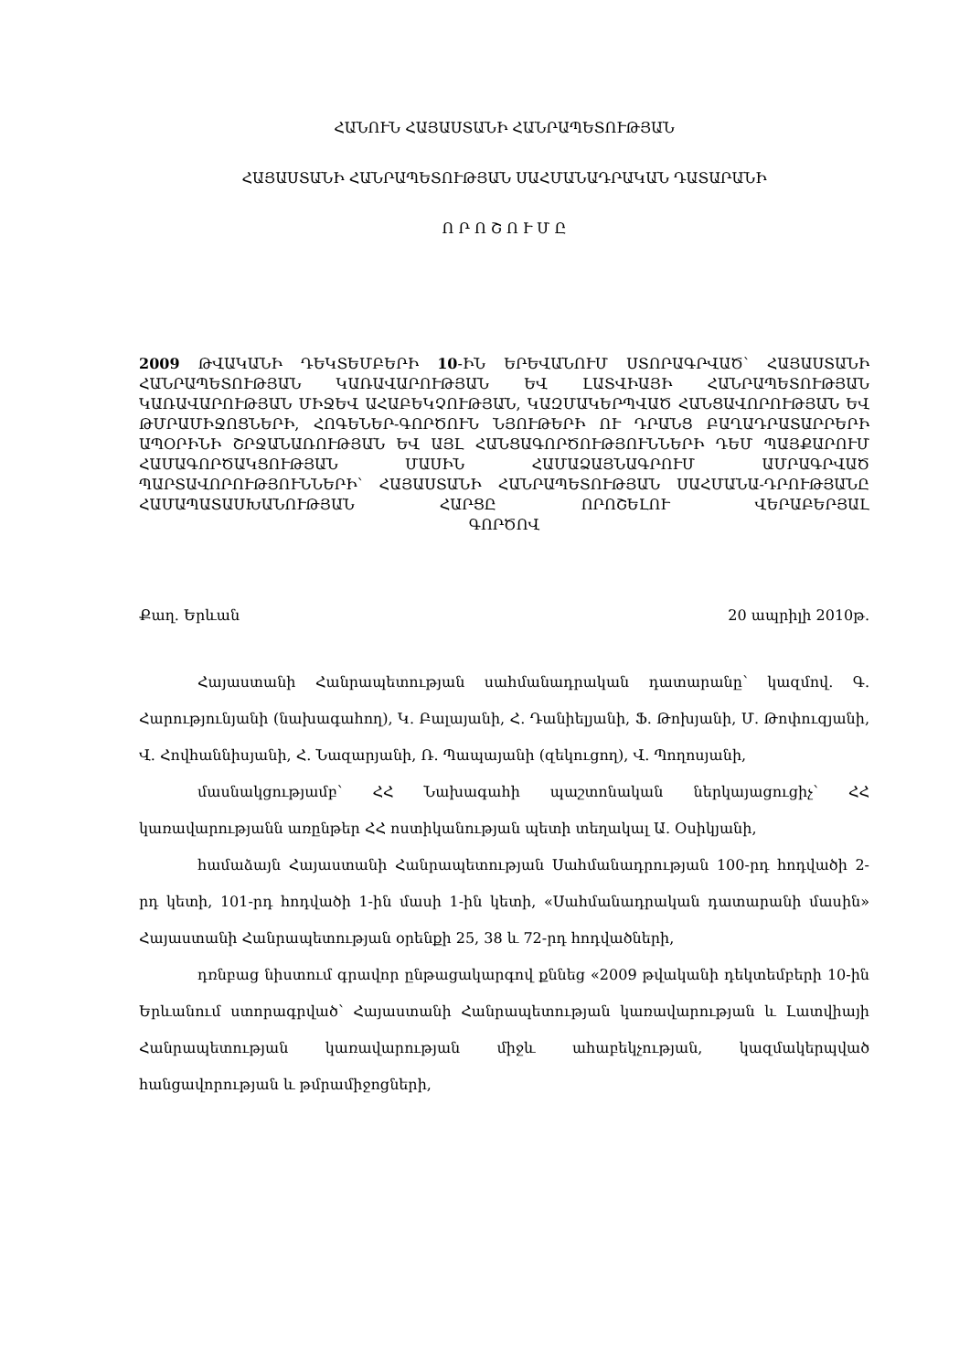ՀԱՆՈՒՆ ՀԱՅԱՍՏԱՆԻ ՀԱՆՐԱՊԵՏՈՒԹՅԱՆ
ՀԱՅԱՍՏԱՆԻ ՀԱՆՐԱՊԵՏՈՒԹՅԱՆ ՍԱՀՄԱՆԱԴՐԱԿԱՆ ԴԱՏԱՐԱՆԻ
Ո Ր Ո Շ Ո Ւ Մ Ը
2009 ԹՎԱԿԱՆԻ ԴԵԿՏԵՄԲԵՐԻ 10-ԻՆ ԵՐԵՎԱՆՈՒՄ ՍՏՈՐԱԳՐՎԱԾ՝ ՀԱՅԱՍՏԱՆԻ ՀԱՆՐԱՊԵՏՈՒԹՅԱՆ ԿԱՌԱՎԱՐՈՒԹՅԱՆ ԵՎ ԼԱՏՎԻԱՅԻ ՀԱՆՐԱՊԵՏՈՒԹՅԱՆ ԿԱՌԱՎԱՐՈՒԹՅԱՆ ՄԻՋԵՎ ԱՀԱԲԵԿՉՈՒԹՅԱՆ, ԿԱԶՄԱԿԵՐՊՎԱԾ ՀԱՆՑԱՎՈՐՈՒԹՅԱՆ ԵՎ ԹՄՐԱՄԻՋՈՑՆԵՐԻ, ՀՈԳԵՆԵՐ-ԳՈՐԾՈՒՆ ՆՅՈՒԹԵՐԻ ՈՒ ԴՐԱՆՑ ԲԱՂԱԴՐԱՏԱՐՐԵՐԻ ԱՊՕՐԻՆԻ ՇՐՋԱՆԱՌՈՒԹՅԱՆ ԵՎ ԱՅԼ ՀԱՆՑԱԳՈՐԾՈՒԹՅՈՒՆՆԵՐԻ ԴԵՄ ՊԱՅՔԱՐՈՒՄ ՀԱՄԱԳՈՐԾԱԿՑՈՒԹՅԱՆ ՄԱՍԻՆ ՀԱՄԱՁԱՅՆԱԳՐՈՒՄ ԱՄՐԱԳՐՎԱԾ ՊԱՐՏԱՎՈՐՈՒԹՅՈՒՆՆԵՐԻ՝ ՀԱՅԱՍՏԱՆԻ ՀԱՆՐԱՊԵՏՈՒԹՅԱՆ ՍԱՀՄԱՆԱ-ԴՐՈՒԹՅԱՆԸ ՀԱՄԱՊԱՏԱՍԽԱՆՈՒԹՅԱՆ ՀԱՐՑԸ ՈՐՈՇԵԼՈՒ ՎԵՐԱԲԵՐՅԱԼ
ԳՈՐԾՈՎ
Քաղ. Երևան 20 ապրիլի 2010թ.
Հայաստանի Հանրապետության սահմանադրական դատարանը՝ կազմով. Գ. Հարությունյանի (նախագահող), Կ. Բալայանի, Հ. Դանիելյանի, Ֆ. Թոխյանի, Մ. Թոփուզյանի, Վ. Հովհաննիսյանի, Հ. Նազարյանի, Ռ. Պապայանի (զեկուցող), Վ. Պողոսյանի,
մասնակցությամբ՝ ՀՀ Նախագահի պաշտոնական ներկայացուցիչ՝ ՀՀ կառավարությանն առընթեր ՀՀ ոստիկանության պետի տեղակալ Ա. Օսիկյանի,
համաձայն Հայաստանի Հանրապետության Սահմանադրության 100-րդ հոդվածի 2-րդ կետի, 101-րդ հոդվածի 1-ին մասի 1-ին կետի, «Սահմանադրական դատարանի մասին» Հայաստանի Հանրապետության օրենքի 25, 38 և 72-րդ հոդվածների,
դռնբաց նիստում գրավոր ընթացակարգով քննեց «2009 թվականի դեկտեմբերի 10-ին Երևանում ստորագրված՝ Հայաստանի Հանրապետության կառավարության և Լատվիայի Հանրապետության կառավարության միջև ահաբեկչության, կազմակերպված հանցավորության և թմրամիջոցների,